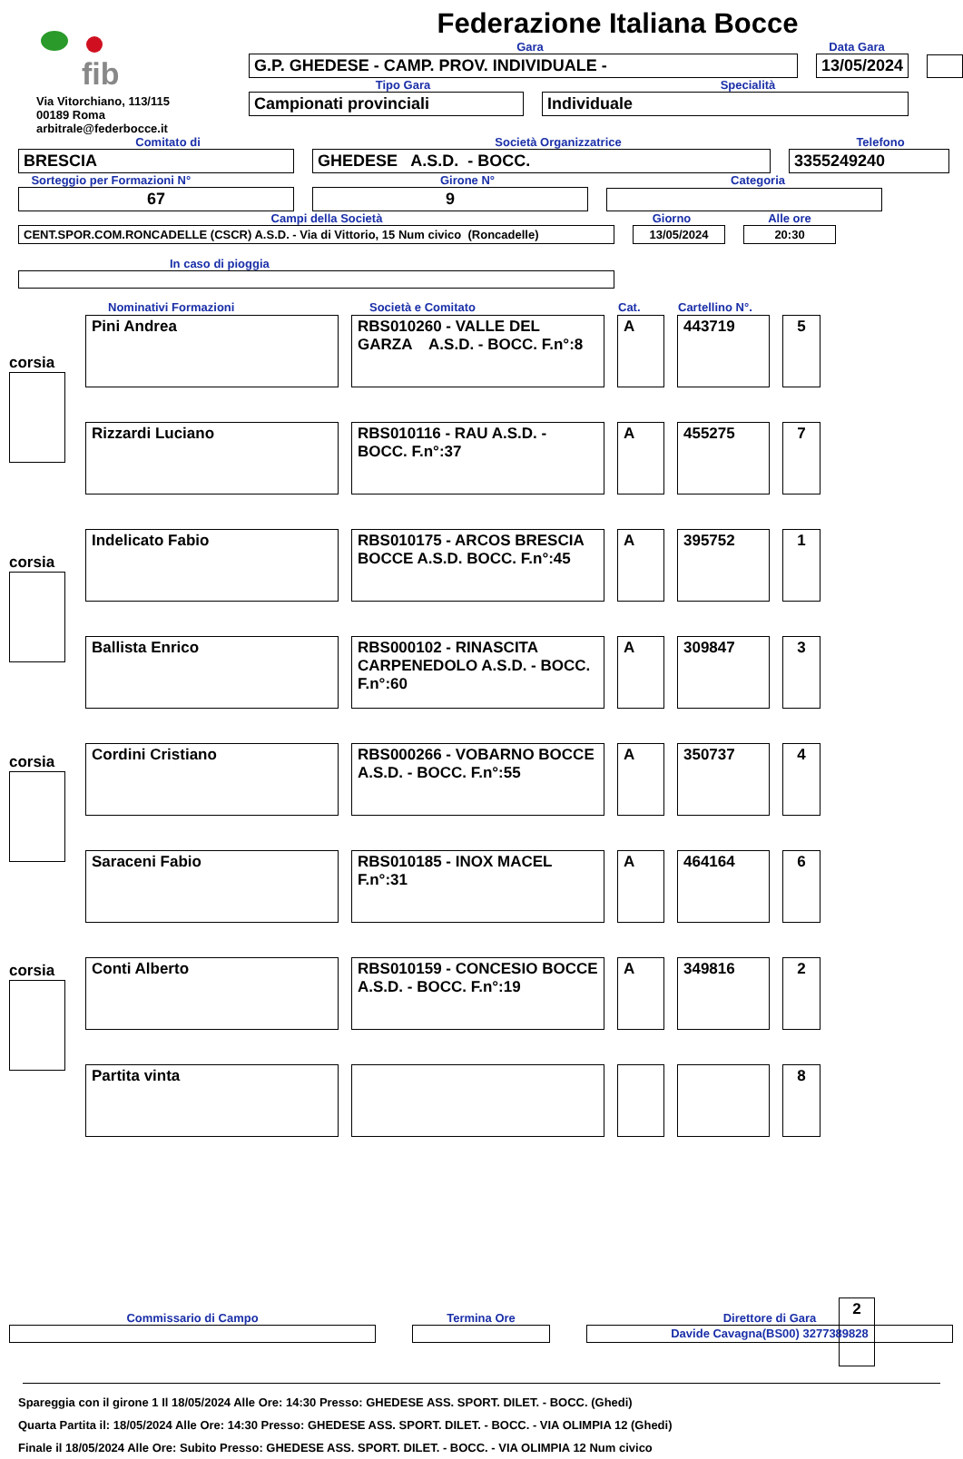Federazione Italiana Bocce
fib
Via Vitorchiano, 113/115
00189 Roma
arbitrale@federbocce.it
Gara
Data Gara
G.P. GHEDESE - CAMP. PROV. INDIVIDUALE -
13/05/2024
Tipo Gara
Specialità
Campionati provinciali
Individuale
Comitato di
Società Organizzatrice
Telefono
BRESCIA
GHEDESE A.S.D. - BOCC.
3355249240
Sorteggio per Formazioni N°
Girone N°
Categoria
67
9
Campi della Società
Giorno
Alle ore
CENT.SPOR.COM.RONCADELLE (CSCR) A.S.D. - Via di Vittorio, 15 Num civico (Roncadelle)
13/05/2024
20:30
In caso di pioggia
corsia
corsia
corsia
corsia
| Nominativi Formazioni | Società e Comitato | Cat. | Cartellino N°. | |
| Pini Andrea | RBS010260 - VALLE DEL GARZA A.S.D. - BOCC. F.n°:8 | A | 443719 | 5 |
| Rizzardi Luciano | RBS010116 - RAU A.S.D. - BOCC. F.n°:37 | A | 455275 | 7 |
| Indelicato Fabio | RBS010175 - ARCOS BRESCIA BOCCE A.S.D. BOCC. F.n°:45 | A | 395752 | 1 |
| Ballista Enrico | RBS000102 - RINASCITA CARPENEDOLO A.S.D. - BOCC. F.n°:60 | A | 309847 | 3 |
| Cordini Cristiano | RBS000266 - VOBARNO BOCCE A.S.D. - BOCC. F.n°:55 | A | 350737 | 4 |
| Saraceni Fabio | RBS010185 - INOX MACEL F.n°:31 | A | 464164 | 6 |
| Conti Alberto | RBS010159 - CONCESIO BOCCE A.S.D. - BOCC. F.n°:19 | A | 349816 | 2 |
| Partita vinta | | | | 8 |
2
Spareggia con il girone 1 Il 18/05/2024 Alle Ore: 14:30 Presso: GHEDESE ASS. SPORT. DILET. - BOCC. (Ghedi)
Quarta Partita il: 18/05/2024 Alle Ore: 14:30 Presso: GHEDESE ASS. SPORT. DILET. - BOCC. - VIA OLIMPIA 12 (Ghedi)
Finale il 18/05/2024 Alle Ore: Subito Presso: GHEDESE ASS. SPORT. DILET. - BOCC. - VIA OLIMPIA 12 Num civico
Commissario di Campo Termina Ore Direttore di Gara
Davide Cavagna(BS00) 3277389828